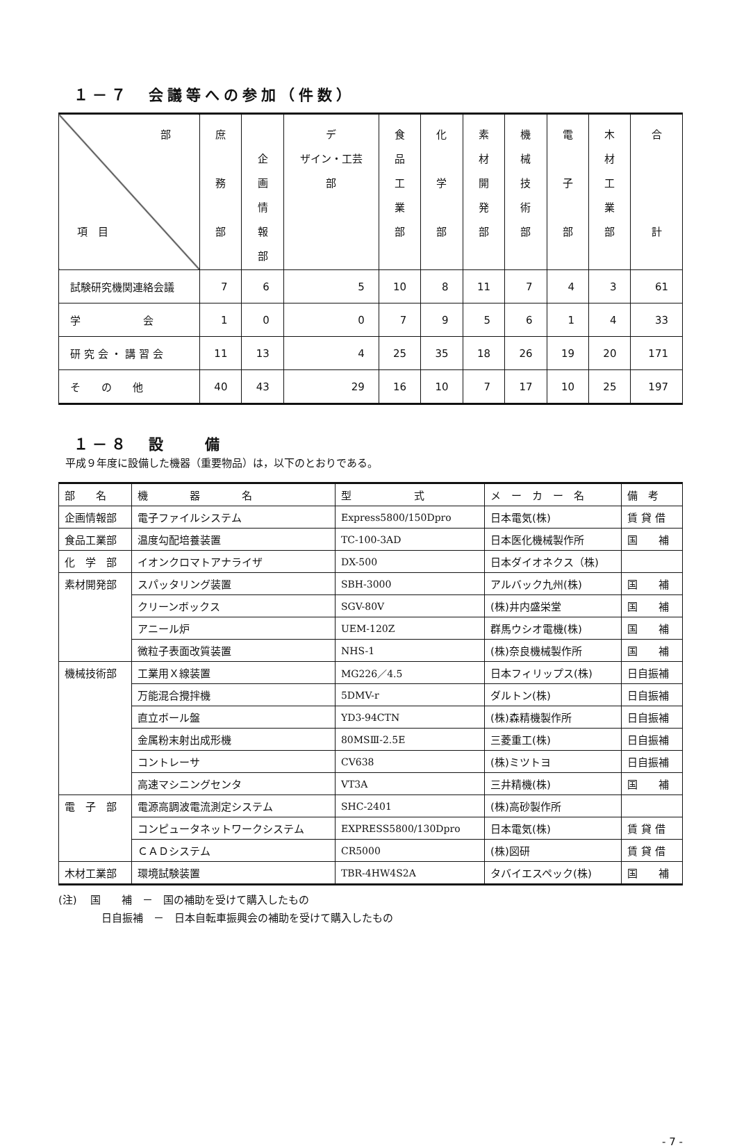１－７　会議等への参加（件数）
| 部 項 目 | 庶 務 部 | 企 画 情 報 部 | デ ザイン・工芸 部 | 食 品 工 業 部 | 化 学 部 | 素 材 開 発 部 | 機 械 技 術 部 | 電 子 部 | 木 材 工 業 部 | 合 計 |
| --- | --- | --- | --- | --- | --- | --- | --- | --- | --- | --- |
| 試験研究機関連絡会議 | 7 | 6 | 5 | 10 | 8 | 11 | 7 | 4 | 3 | 61 |
| 学 会 | 1 | 0 | 0 | 7 | 9 | 5 | 6 | 1 | 4 | 33 |
| 研 究 会 ・ 講 習 会 | 11 | 13 | 4 | 25 | 35 | 18 | 26 | 19 | 20 | 171 |
| そ の 他 | 40 | 43 | 29 | 16 | 10 | 7 | 17 | 10 | 25 | 197 |
１－８　設　　備
平成９年度に設備した機器（重要物品）は，以下のとおりである。
| 部 名 | 機 器 名 | 型 式 | メ ー カ ー 名 | 備 考 |
| --- | --- | --- | --- | --- |
| 企画情報部 | 電子ファイルシステム | Express5800/150Dpro | 日本電気(株) | 賃 貸 借 |
| 食品工業部 | 温度勾配培養装置 | TC-100-3AD | 日本医化機械製作所 | 国 補 |
| 化 学 部 | イオンクロマトアナライザ | DX-500 | 日本ダイオネクス（株) | |
| 素材開発部 | スパッタリング装置 | SBH-3000 | アルバック九州(株) | 国 補 |
| | クリーンボックス | SGV-80V | (株)井内盛栄堂 | 国 補 |
| | アニール炉 | UEM-120Z | 群馬ウシオ電機(株) | 国 補 |
| | 微粒子表面改質装置 | NHS-1 | (株)奈良機械製作所 | 国 補 |
| 機械技術部 | 工業用Ｘ線装置 | MG226／4.5 | 日本フィリップス(株) | 日自振補 |
| | 万能混合攪拌機 | 5DMV-r | ダルトン(株) | 日自振補 |
| | 直立ボール盤 | YD3-94CTN | (株)森精機製作所 | 日自振補 |
| | 金属粉末射出成形機 | 80MSⅢ-2.5E | 三菱重工(株) | 日自振補 |
| | コントレーサ | CV638 | (株)ミツトヨ | 日自振補 |
| | 高速マシニングセンタ | VT3A | 三井精機(株) | 国 補 |
| 電 子 部 | 電源高調波電流測定システム | SHC-2401 | (株)高砂製作所 | |
| | コンピュータネットワークシステム | EXPRESS5800/130Dpro | 日本電気(株) | 賃 貸 借 |
| | ＣＡＤシステム | CR5000 | (株)図研 | 賃 貸 借 |
| 木材工業部 | 環境試験装置 | TBR-4HW4S2A | タバイエスペック(株) | 国 補 |
(注)　 国　　補　－　国の補助を受けて購入したもの
日自振補　－　日本自転車振興会の補助を受けて購入したもの
- 7 -